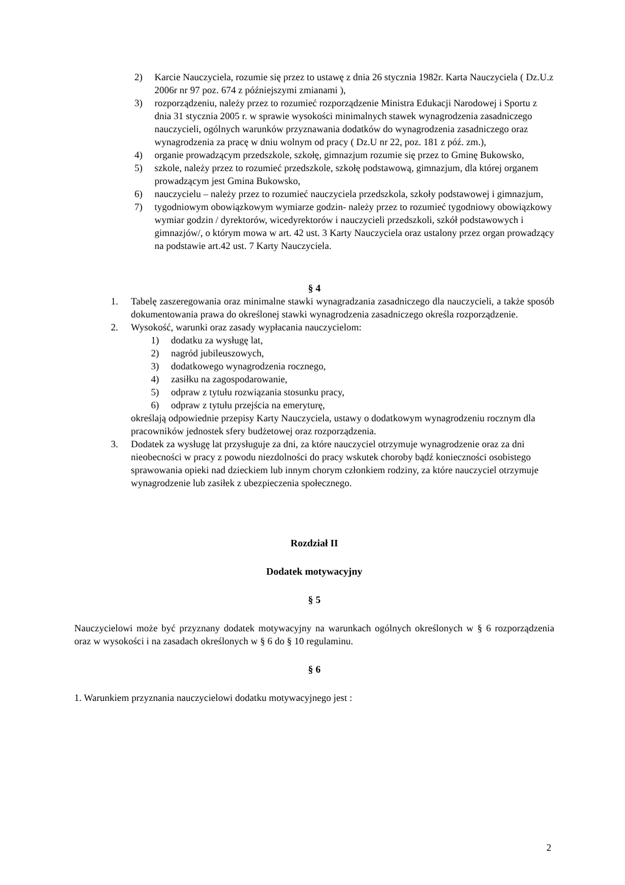2) Karcie Nauczyciela, rozumie się przez to ustawę z dnia 26 stycznia 1982r. Karta Nauczyciela ( Dz.U.z 2006r nr 97 poz. 674 z późniejszymi zmianami ),
3) rozporządzeniu, należy przez to rozumieć rozporządzenie Ministra Edukacji Narodowej i Sportu z dnia 31 stycznia 2005 r. w sprawie wysokości minimalnych stawek wynagrodzenia zasadniczego nauczycieli, ogólnych warunków przyznawania dodatków do wynagrodzenia zasadniczego oraz wynagrodzenia za pracę w dniu wolnym od pracy ( Dz.U nr 22, poz. 181 z póź. zm.),
4) organie prowadzącym przedszkole, szkołę, gimnazjum rozumie się przez to Gminę Bukowsko,
5) szkole, należy przez to rozumieć przedszkole, szkołę podstawową, gimnazjum, dla której organem prowadzącym jest Gmina Bukowsko,
6) nauczycielu – należy przez to rozumieć nauczyciela przedszkola, szkoły podstawowej i gimnazjum,
7) tygodniowym obowiązkowym wymiarze godzin- należy przez to rozumieć tygodniowy obowiązkowy wymiar godzin / dyrektorów, wicedyrektorów i nauczycieli przedszkoli, szkół podstawowych i gimnazjów/, o którym mowa w art. 42 ust. 3 Karty Nauczyciela oraz ustalony przez organ prowadzący na podstawie art.42 ust. 7 Karty Nauczyciela.
§ 4
1. Tabelę zaszeregowania oraz minimalne stawki wynagradzania zasadniczego dla nauczycieli, a także sposób dokumentowania prawa do określonej stawki wynagrodzenia zasadniczego określa rozporządzenie.
2. Wysokość, warunki oraz zasady wypłacania nauczycielom:
1) dodatku za wysługę lat,
2) nagród jubileuszowych,
3) dodatkowego wynagrodzenia rocznego,
4) zasiłku na zagospodarowanie,
5) odpraw z tytułu rozwiązania stosunku pracy,
6) odpraw z tytułu przejścia na emeryturę,
określają odpowiednie przepisy Karty Nauczyciela, ustawy o dodatkowym wynagrodzeniu rocznym dla pracowników jednostek sfery budżetowej oraz rozporządzenia.
3. Dodatek za wysługę lat przysługuje za dni, za które nauczyciel otrzymuje wynagrodzenie oraz za dni nieobecności w pracy z powodu niezdolności do pracy wskutek choroby bądź konieczności osobistego sprawowania opieki nad dzieckiem lub innym chorym członkiem rodziny, za które nauczyciel otrzymuje wynagrodzenie lub zasiłek z ubezpieczenia społecznego.
Rozdział II
Dodatek motywacyjny
§ 5
Nauczycielowi może być przyznany dodatek motywacyjny na warunkach ogólnych określonych w § 6 rozporządzenia oraz w wysokości i na zasadach określonych w § 6 do § 10 regulaminu.
§ 6
1. Warunkiem przyznania nauczycielowi dodatku motywacyjnego jest :
2